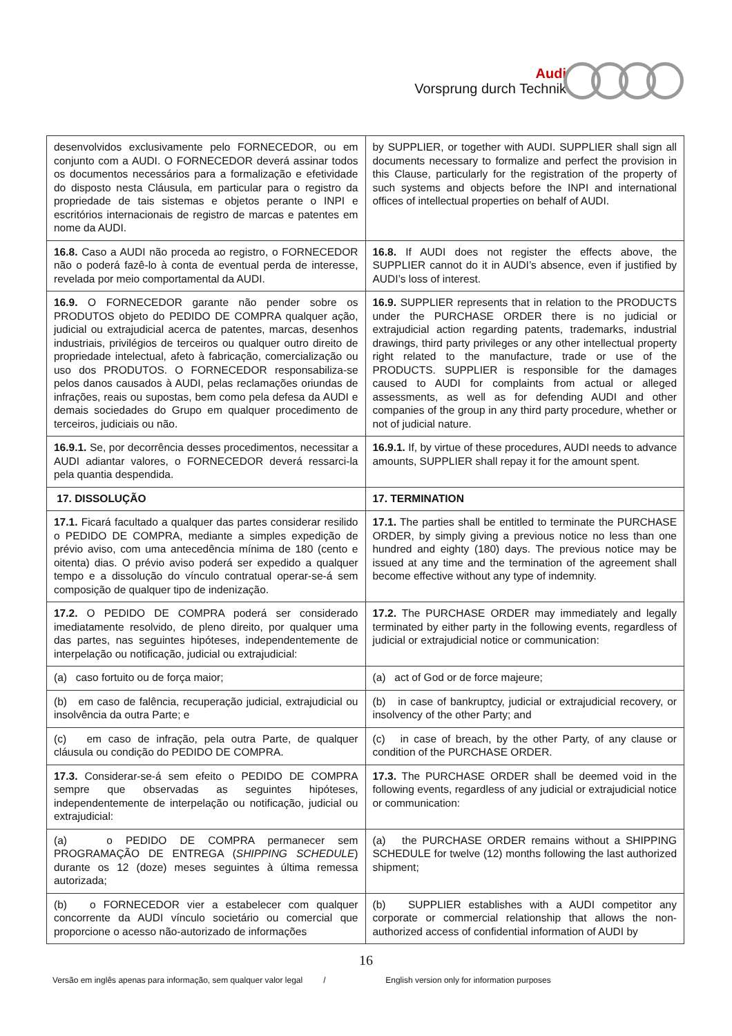Audi
Vorsprung durch Technik
| desenvolvidos exclusivamente pelo FORNECEDOR, ou em conjunto com a AUDI. O FORNECEDOR deverá assinar todos os documentos necessários para a formalização e efetividade do disposto nesta Cláusula, em particular para o registro da propriedade de tais sistemas e objetos perante o INPI e escritórios internacionais de registro de marcas e patentes em nome da AUDI. | by SUPPLIER, or together with AUDI. SUPPLIER shall sign all documents necessary to formalize and perfect the provision in this Clause, particularly for the registration of the property of such systems and objects before the INPI and international offices of intellectual properties on behalf of AUDI. |
| 16.8. Caso a AUDI não proceda ao registro, o FORNECEDOR não o poderá fazê-lo à conta de eventual perda de interesse, revelada por meio comportamental da AUDI. | 16.8. If AUDI does not register the effects above, the SUPPLIER cannot do it in AUDI’s absence, even if justified by AUDI’s loss of interest. |
| 16.9. O FORNECEDOR garante não pender sobre os PRODUTOS objeto do PEDIDO DE COMPRA qualquer ação, judicial ou extrajudicial acerca de patentes, marcas, desenhos industriais, privilégios de terceiros ou qualquer outro direito de propriedade intelectual, afeto à fabricação, comercialização ou uso dos PRODUTOS. O FORNECEDOR responsabiliza-se pelos danos causados à AUDI, pelas reclamações oriundas de infrações, reais ou supostas, bem como pela defesa da AUDI e demais sociedades do Grupo em qualquer procedimento de terceiros, judiciais ou não. | 16.9. SUPPLIER represents that in relation to the PRODUCTS under the PURCHASE ORDER there is no judicial or extrajudicial action regarding patents, trademarks, industrial drawings, third party privileges or any other intellectual property right related to the manufacture, trade or use of the PRODUCTS. SUPPLIER is responsible for the damages caused to AUDI for complaints from actual or alleged assessments, as well as for defending AUDI and other companies of the group in any third party procedure, whether or not of judicial nature. |
| 16.9.1. Se, por decorrência desses procedimentos, necessitar a AUDI adiantar valores, o FORNECEDOR deverá ressarci-la pela quantia despendida. | 16.9.1. If, by virtue of these procedures, AUDI needs to advance amounts, SUPPLIER shall repay it for the amount spent. |
| 17. DISSOLUÇÃO | 17. TERMINATION |
| 17.1. Ficará facultado a qualquer das partes considerar resilido o PEDIDO DE COMPRA, mediante a simples expedição de prévio aviso, com uma antecedência mínima de 180 (cento e oitenta) dias. O prévio aviso poderá ser expedido a qualquer tempo e a dissolução do vínculo contratual operar-se-á sem composição de qualquer tipo de indenização. | 17.1. The parties shall be entitled to terminate the PURCHASE ORDER, by simply giving a previous notice no less than one hundred and eighty (180) days. The previous notice may be issued at any time and the termination of the agreement shall become effective without any type of indemnity. |
| 17.2. O PEDIDO DE COMPRA poderá ser considerado imediatamente resolvido, de pleno direito, por qualquer uma das partes, nas seguintes hipóteses, independentemente de interpelação ou notificação, judicial ou extrajudicial: | 17.2. The PURCHASE ORDER may immediately and legally terminated by either party in the following events, regardless of judicial or extrajudicial notice or communication: |
| (a) caso fortuito ou de força maior; | (a) act of God or de force majeure; |
| (b) em caso de falência, recuperação judicial, extrajudicial ou insolvência da outra Parte; e | (b) in case of bankruptcy, judicial or extrajudicial recovery, or insolvency of the other Party; and |
| (c) em caso de infração, pela outra Parte, de qualquer cláusula ou condição do PEDIDO DE COMPRA. | (c) in case of breach, by the other Party, of any clause or condition of the PURCHASE ORDER. |
| 17.3. Considerar-se-á sem efeito o PEDIDO DE COMPRA sempre que observadas as seguintes hipóteses, independentemente de interpelação ou notificação, judicial ou extrajudicial: | 17.3. The PURCHASE ORDER shall be deemed void in the following events, regardless of any judicial or extrajudicial notice or communication: |
| (a) o PEDIDO DE COMPRA permanecer sem PROGRAMAÇÃO DE ENTREGA ( SHIPPING SCHEDULE ) durante os 12 (doze) meses seguintes à última remessa autorizada; | (a) the PURCHASE ORDER remains without a SHIPPING SCHEDULE for twelve (12) months following the last authorized shipment; |
| (b) o FORNECEDOR vier a estabelecer com qualquer concorrente da AUDI vínculo societário ou comercial que proporcione o acesso não-autorizado de informações | (b) SUPPLIER establishes with a AUDI competitor any corporate or commercial relationship that allows the non-authorized access of confidential information of AUDI by |
16
Versão em inglês apenas para informação, sem qualquer valor legal / English version only for information purposes